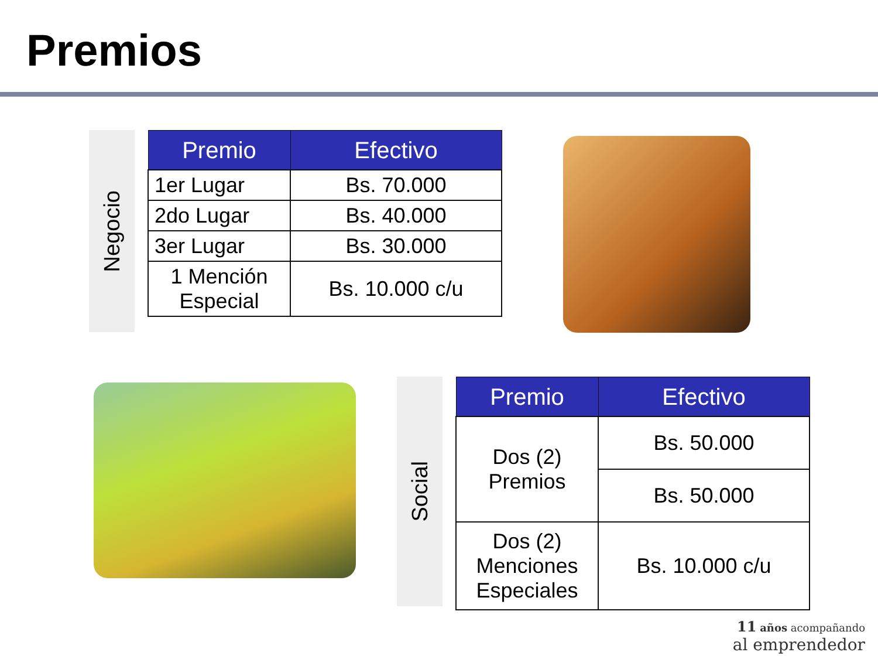Premios
Negocio
| Premio | Efectivo |
| --- | --- |
| 1er Lugar | Bs. 70.000 |
| 2do Lugar | Bs. 40.000 |
| 3er Lugar | Bs. 30.000 |
| 1 Mención Especial | Bs. 10.000 c/u |
Social
| Premio | Efectivo |
| --- | --- |
| Dos (2) Premios | Bs. 50.000 |
| | Bs. 50.000 |
| Dos (2) Menciones Especiales | Bs. 10.000 c/u |
11 años acompañando
al emprendedor